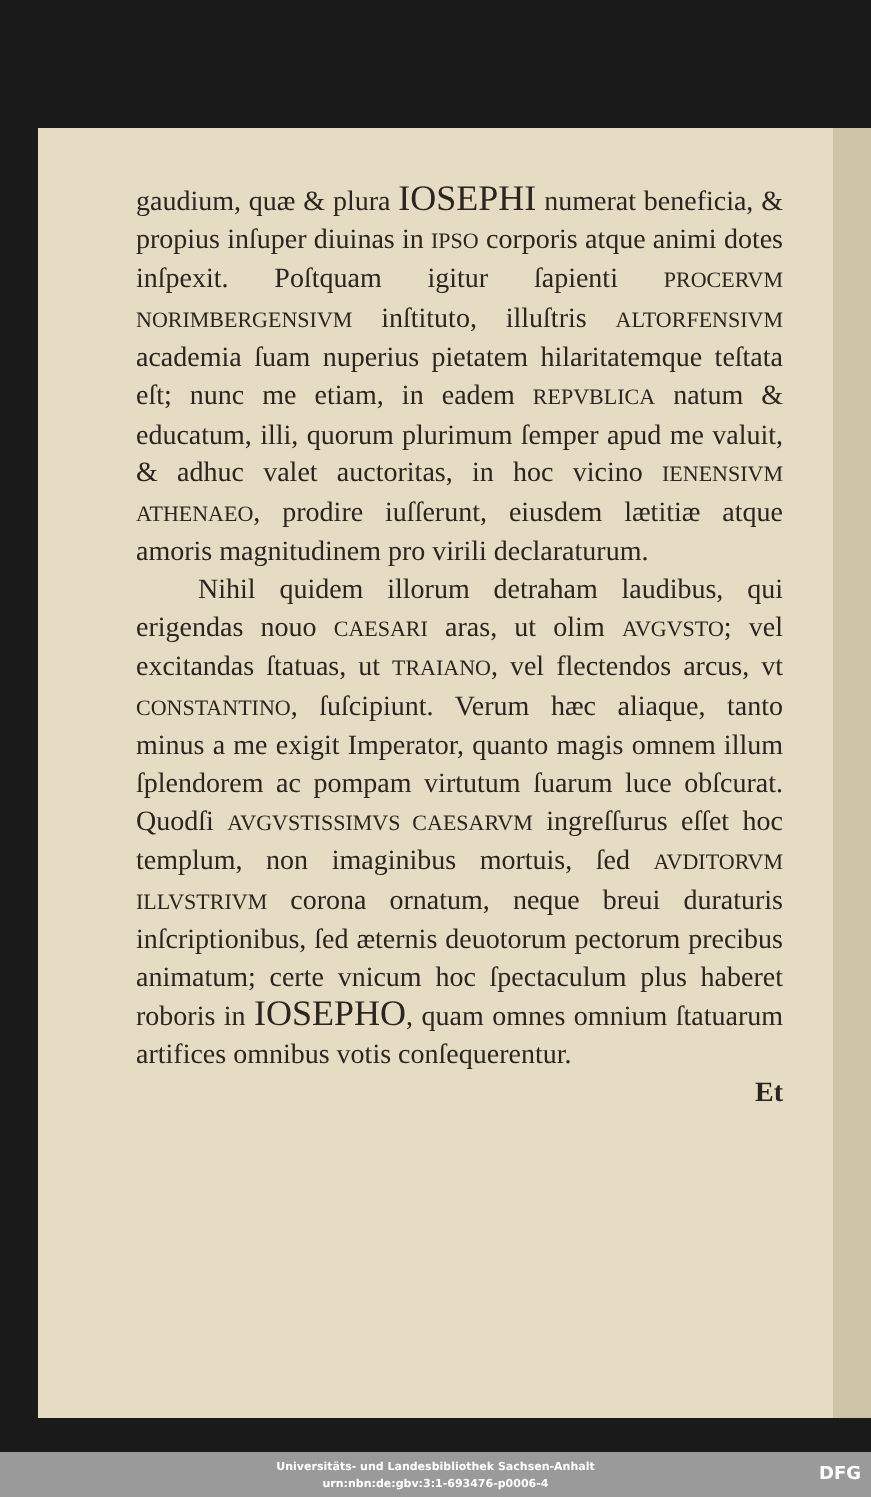gaudium, quæ & plura IOSEPHI numerat beneficia, & propius inſuper diuinas in IPSO corporis atque animi dotes inſpexit. Poſtquam igitur ſapienti PROCERVM NORIMBERGENSIVM inſtituto, illuſtris ALTORFENSIVM academia ſuam nuperius pietatem hilaritatemque teſtata eſt; nunc me etiam, in eadem REPVBLICA natum & educatum, illi, quorum plurimum ſemper apud me valuit, & adhuc valet auctoritas, in hoc vicino IENENSIVM ATHENAEO, prodire iuſſerunt, eiusdem lætitiæ atque amoris magnitudinem pro virili declaraturum.
Nihil quidem illorum detraham laudibus, qui erigendas nouo CAESARI aras, ut olim AVGVSTO; vel excitandas ſtatuas, ut TRAIANO, vel flectendos arcus, vt CONSTANTINO, ſuſcipiunt. Verum hæc aliaque, tanto minus a me exigit Imperator, quanto magis omnem illum ſplendorem ac pompam virtutum ſuarum luce obſcurat. Quodſi AVGVSTISSIMVS CAESARVM ingreſſurus eſſet hoc templum, non imaginibus mortuis, ſed AVDITORVM ILLVSTRIVM corona ornatum, neque breui duraturis inſcriptionibus, ſed æternis deuotorum pectorum precibus animatum; certe vnicum hoc ſpectaculum plus haberet roboris in IOSEPHO, quam omnes omnium ſtatuarum artifices omnibus votis conſequerentur.
Et
Universitäts- und Landesbibliothek Sachsen-Anhalt
urn:nbn:de:gbv:3:1-693476-p0006-4
DFG